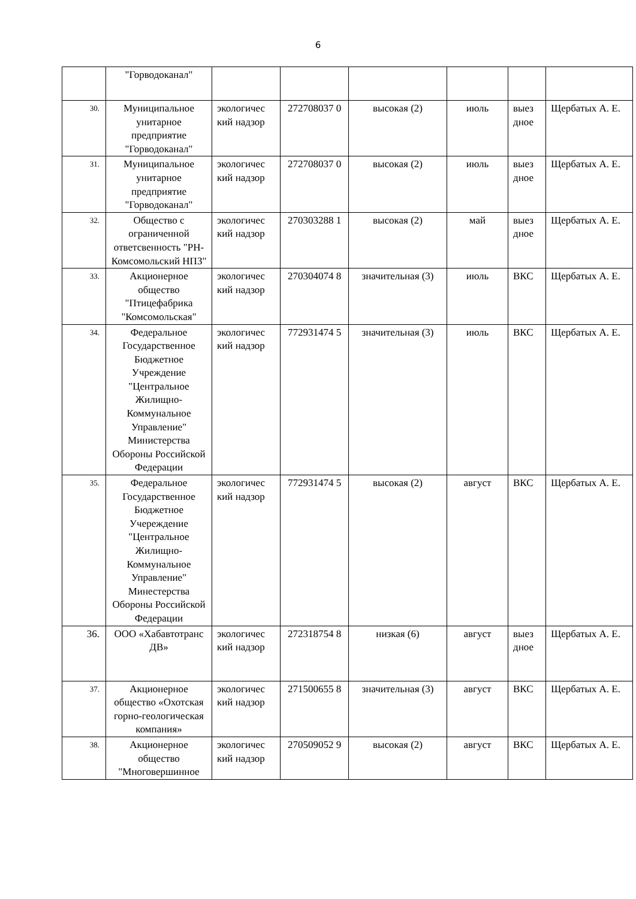6
| | "Горводоканал" | | | | | | |
| 30. | Муниципальное унитарное предприятие "Горводоканал" | экологичес кий надзор | 272708037 0 | высокая (2) | июль | выез дное | Щербатых А. Е. |
| 31. | Муниципальное унитарное предприятие "Горводоканал" | экологичес кий надзор | 272708037 0 | высокая (2) | июль | выез дное | Щербатых А. Е. |
| 32. | Общество с ограниченной ответсвенность "РН-Комсомольский НПЗ" | экологичес кий надзор | 270303288 1 | высокая (2) | май | выез дное | Щербатых А. Е. |
| 33. | Акционерное общество "Птицефабрика "Комсомольская" | экологичес кий надзор | 270304074 8 | значительная (3) | июль | ВКС | Щербатых А. Е. |
| 34. | Федеральное Государственное Бюджетное Учреждение "Центральное Жилищно-Коммунальное Управление" Министерства Обороны Российской Федерации | экологичес кий надзор | 772931474 5 | значительная (3) | июль | ВКС | Щербатых А. Е. |
| 35. | Федеральное Государственное Бюджетное Учереждение "Центральное Жилищно-Коммунальное Управление" Минестерства Обороны Российской Федерации | экологичес кий надзор | 772931474 5 | высокая (2) | август | ВКС | Щербатых А. Е. |
| 36. | ООО «Хабавтотранс ДВ» | экологичес кий надзор | 272318754 8 | низкая (6) | август | выез дное | Щербатых А. Е. |
| 37. | Акционерное общество «Охотская горно-геологическая компания» | экологичес кий надзор | 271500655 8 | значительная (3) | август | ВКС | Щербатых А. Е. |
| 38. | Акционерное общество "Многовершинное | экологичес кий надзор | 270509052 9 | высокая (2) | август | ВКС | Щербатых А. Е. |